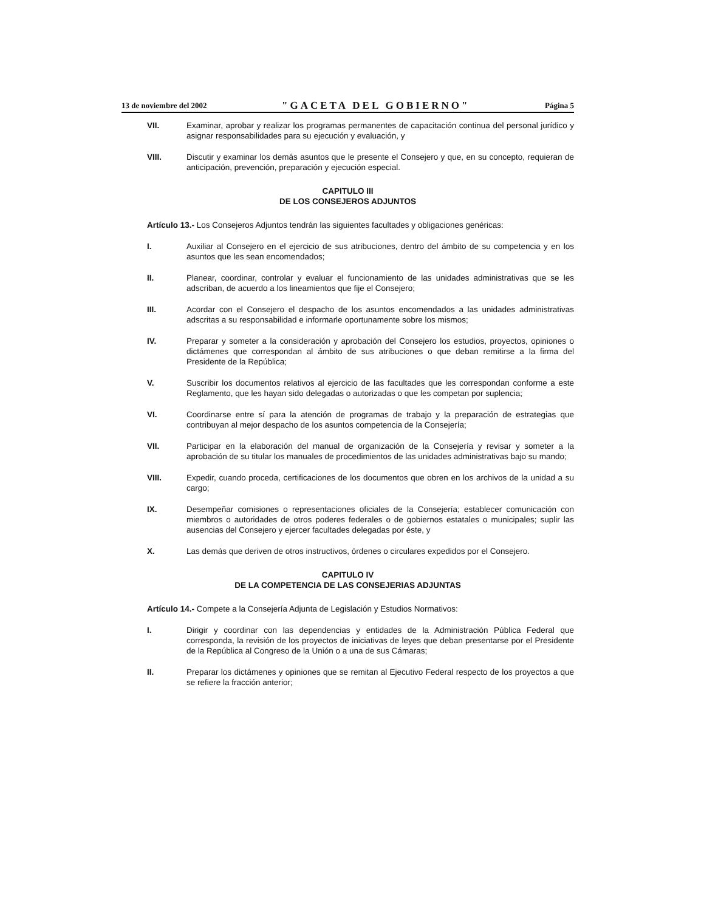13 de noviembre del 2002 "GACETA DEL GOBIERNO" Página 5
VII. Examinar, aprobar y realizar los programas permanentes de capacitación continua del personal jurídico y asignar responsabilidades para su ejecución y evaluación, y
VIII. Discutir y examinar los demás asuntos que le presente el Consejero y que, en su concepto, requieran de anticipación, prevención, preparación y ejecución especial.
CAPITULO III
DE LOS CONSEJEROS ADJUNTOS
Artículo 13.- Los Consejeros Adjuntos tendrán las siguientes facultades y obligaciones genéricas:
I. Auxiliar al Consejero en el ejercicio de sus atribuciones, dentro del ámbito de su competencia y en los asuntos que les sean encomendados;
II. Planear, coordinar, controlar y evaluar el funcionamiento de las unidades administrativas que se les adscriban, de acuerdo a los lineamientos que fije el Consejero;
III. Acordar con el Consejero el despacho de los asuntos encomendados a las unidades administrativas adscritas a su responsabilidad e informarle oportunamente sobre los mismos;
IV. Preparar y someter a la consideración y aprobación del Consejero los estudios, proyectos, opiniones o dictámenes que correspondan al ámbito de sus atribuciones o que deban remitirse a la firma del Presidente de la República;
V. Suscribir los documentos relativos al ejercicio de las facultades que les correspondan conforme a este Reglamento, que les hayan sido delegadas o autorizadas o que les competan por suplencia;
VI. Coordinarse entre sí para la atención de programas de trabajo y la preparación de estrategias que contribuyan al mejor despacho de los asuntos competencia de la Consejería;
VII. Participar en la elaboración del manual de organización de la Consejería y revisar y someter a la aprobación de su titular los manuales de procedimientos de las unidades administrativas bajo su mando;
VIII. Expedir, cuando proceda, certificaciones de los documentos que obren en los archivos de la unidad a su cargo;
IX. Desempeñar comisiones o representaciones oficiales de la Consejería; establecer comunicación con miembros o autoridades de otros poderes federales o de gobiernos estatales o municipales; suplir las ausencias del Consejero y ejercer facultades delegadas por éste, y
X. Las demás que deriven de otros instructivos, órdenes o circulares expedidos por el Consejero.
CAPITULO IV
DE LA COMPETENCIA DE LAS CONSEJERIAS ADJUNTAS
Artículo 14.- Compete a la Consejería Adjunta de Legislación y Estudios Normativos:
I. Dirigir y coordinar con las dependencias y entidades de la Administración Pública Federal que corresponda, la revisión de los proyectos de iniciativas de leyes que deban presentarse por el Presidente de la República al Congreso de la Unión o a una de sus Cámaras;
II. Preparar los dictámenes y opiniones que se remitan al Ejecutivo Federal respecto de los proyectos a que se refiere la fracción anterior;